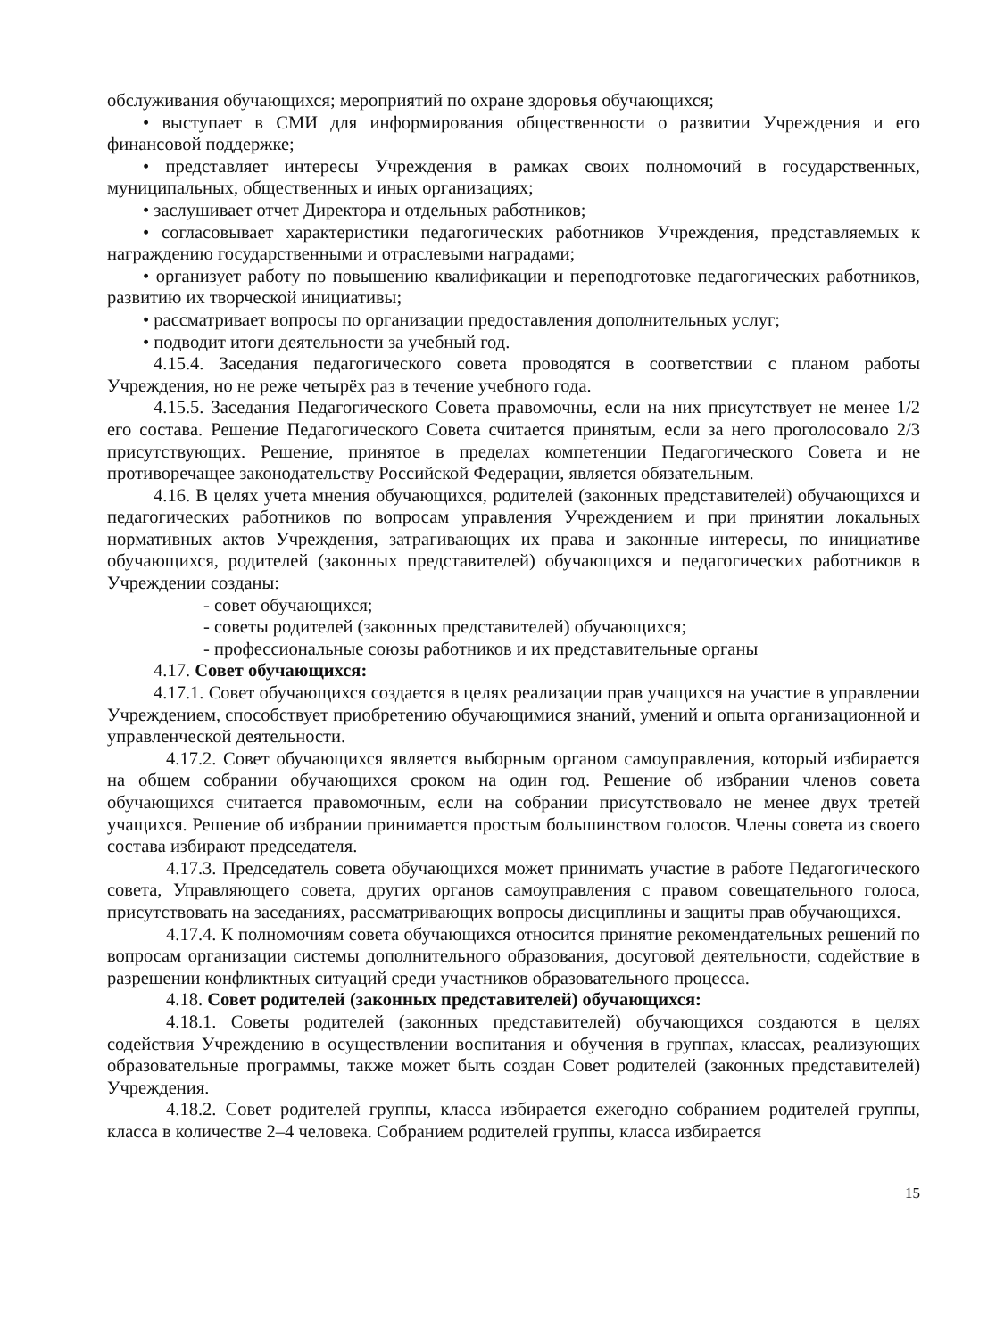обслуживания обучающихся; мероприятий по охране здоровья обучающихся;
• выступает в СМИ для информирования общественности о развитии Учреждения и его финансовой поддержке;
• представляет интересы Учреждения в рамках своих полномочий в государственных, муниципальных, общественных и иных организациях;
• заслушивает отчет Директора и отдельных работников;
• согласовывает характеристики педагогических работников Учреждения, представляемых к награждению государственными и отраслевыми наградами;
• организует работу по повышению квалификации и переподготовке педагогических работников, развитию их творческой инициативы;
• рассматривает вопросы по организации предоставления дополнительных услуг;
• подводит итоги деятельности за учебный год.
4.15.4. Заседания педагогического совета проводятся в соответствии с планом работы Учреждения, но не реже четырёх раз в течение учебного года.
4.15.5. Заседания Педагогического Совета правомочны, если на них присутствует не менее 1/2 его состава. Решение Педагогического Совета считается принятым, если за него проголосовало 2/3 присутствующих. Решение, принятое в пределах компетенции Педагогического Совета и не противоречащее законодательству Российской Федерации, является обязательным.
4.16. В целях учета мнения обучающихся, родителей (законных представителей) обучающихся и педагогических работников по вопросам управления Учреждением и при принятии локальных нормативных актов Учреждения, затрагивающих их права и законные интересы, по инициативе обучающихся, родителей (законных представителей) обучающихся и педагогических работников в Учреждении созданы:
- совет обучающихся;
- советы родителей (законных представителей) обучающихся;
- профессиональные союзы работников и их представительные органы
4.17. Совет обучающихся:
4.17.1. Совет обучающихся создается в целях реализации прав учащихся на участие в управлении Учреждением, способствует приобретению обучающимися знаний, умений и опыта организационной и управленческой деятельности.
4.17.2. Совет обучающихся является выборным органом самоуправления, который избирается на общем собрании обучающихся сроком на один год. Решение об избрании членов совета обучающихся считается правомочным, если на собрании присутствовало не менее двух третей учащихся. Решение об избрании принимается простым большинством голосов. Члены совета из своего состава избирают председателя.
4.17.3. Председатель совета обучающихся может принимать участие в работе Педагогического совета, Управляющего совета, других органов самоуправления с правом совещательного голоса, присутствовать на заседаниях, рассматривающих вопросы дисциплины и защиты прав обучающихся.
4.17.4. К полномочиям совета обучающихся относится принятие рекомендательных решений по вопросам организации системы дополнительного образования, досуговой деятельности, содействие в разрешении конфликтных ситуаций среди участников образовательного процесса.
4.18. Совет родителей (законных представителей) обучающихся:
4.18.1. Советы родителей (законных представителей) обучающихся создаются в целях содействия Учреждению в осуществлении воспитания и обучения в группах, классах, реализующих образовательные программы, также может быть создан Совет родителей (законных представителей) Учреждения.
4.18.2. Совет родителей группы, класса избирается ежегодно собранием родителей группы, класса в количестве 2–4 человека. Собранием родителей группы, класса избирается
15